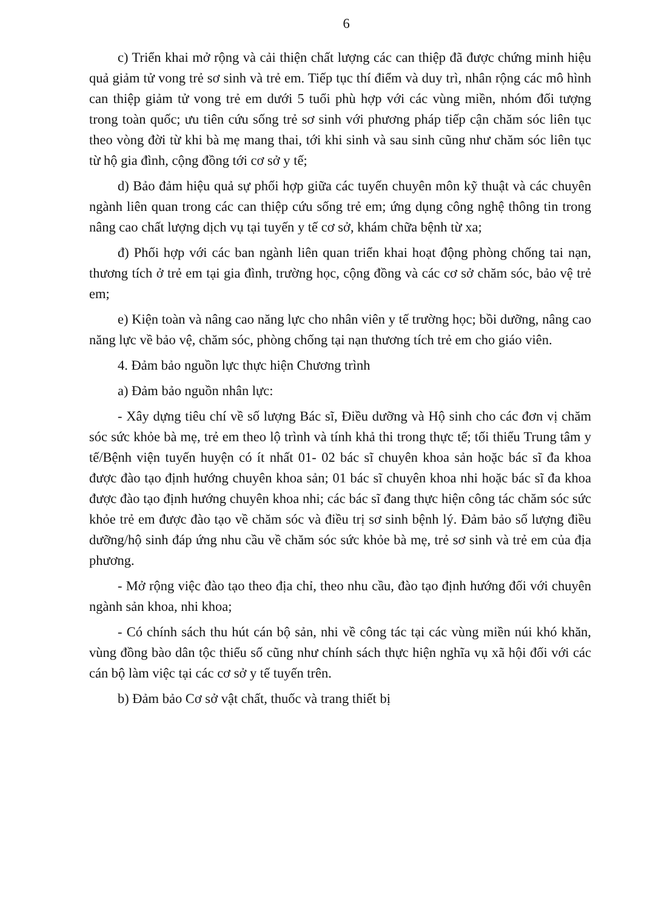6
c) Triển khai mở rộng và cải thiện chất lượng các can thiệp đã được chứng minh hiệu quả giảm tử vong trẻ sơ sinh và trẻ em. Tiếp tục thí điểm và duy trì, nhân rộng các mô hình can thiệp giảm tử vong trẻ em dưới 5 tuổi phù hợp với các vùng miền, nhóm đối tượng trong toàn quốc; ưu tiên cứu sống trẻ sơ sinh với phương pháp tiếp cận chăm sóc liên tục theo vòng đời từ khi bà mẹ mang thai, tới khi sinh và sau sinh cũng như chăm sóc liên tục từ hộ gia đình, cộng đồng tới cơ sở y tế;
d) Bảo đảm hiệu quả sự phối hợp giữa các tuyến chuyên môn kỹ thuật và các chuyên ngành liên quan trong các can thiệp cứu sống trẻ em; ứng dụng công nghệ thông tin trong nâng cao chất lượng dịch vụ tại tuyến y tế cơ sở, khám chữa bệnh từ xa;
đ) Phối hợp với các ban ngành liên quan triển khai hoạt động phòng chống tai nạn, thương tích ở trẻ em tại gia đình, trường học, cộng đồng và các cơ sở chăm sóc, bảo vệ trẻ em;
e) Kiện toàn và nâng cao năng lực cho nhân viên y tế trường học; bồi dưỡng, nâng cao năng lực về bảo vệ, chăm sóc, phòng chống tại nạn thương tích trẻ em cho giáo viên.
4. Đảm bảo nguồn lực thực hiện Chương trình
a) Đảm bảo nguồn nhân lực:
- Xây dựng tiêu chí về số lượng Bác sĩ, Điều dưỡng và Hộ sinh cho các đơn vị chăm sóc sức khỏe bà mẹ, trẻ em theo lộ trình và tính khả thi trong thực tế; tối thiểu Trung tâm y tế/Bệnh viện tuyến huyện có ít nhất 01- 02 bác sĩ chuyên khoa sản hoặc bác sĩ đa khoa được đào tạo định hướng chuyên khoa sản; 01 bác sĩ chuyên khoa nhi hoặc bác sĩ đa khoa được đào tạo định hướng chuyên khoa nhi; các bác sĩ đang thực hiện công tác chăm sóc sức khỏe trẻ em được đào tạo về chăm sóc và điều trị sơ sinh bệnh lý. Đảm bảo số lượng điều dưỡng/hộ sinh đáp ứng nhu cầu về chăm sóc sức khỏe bà mẹ, trẻ sơ sinh và trẻ em của địa phương.
- Mở rộng việc đào tạo theo địa chỉ, theo nhu cầu, đào tạo định hướng đối với chuyên ngành sản khoa, nhi khoa;
- Có chính sách thu hút cán bộ sản, nhi về công tác tại các vùng miền núi khó khăn, vùng đồng bào dân tộc thiểu số cũng như chính sách thực hiện nghĩa vụ xã hội đối với các cán bộ làm việc tại các cơ sở y tế tuyến trên.
b) Đảm bảo Cơ sở vật chất, thuốc và trang thiết bị